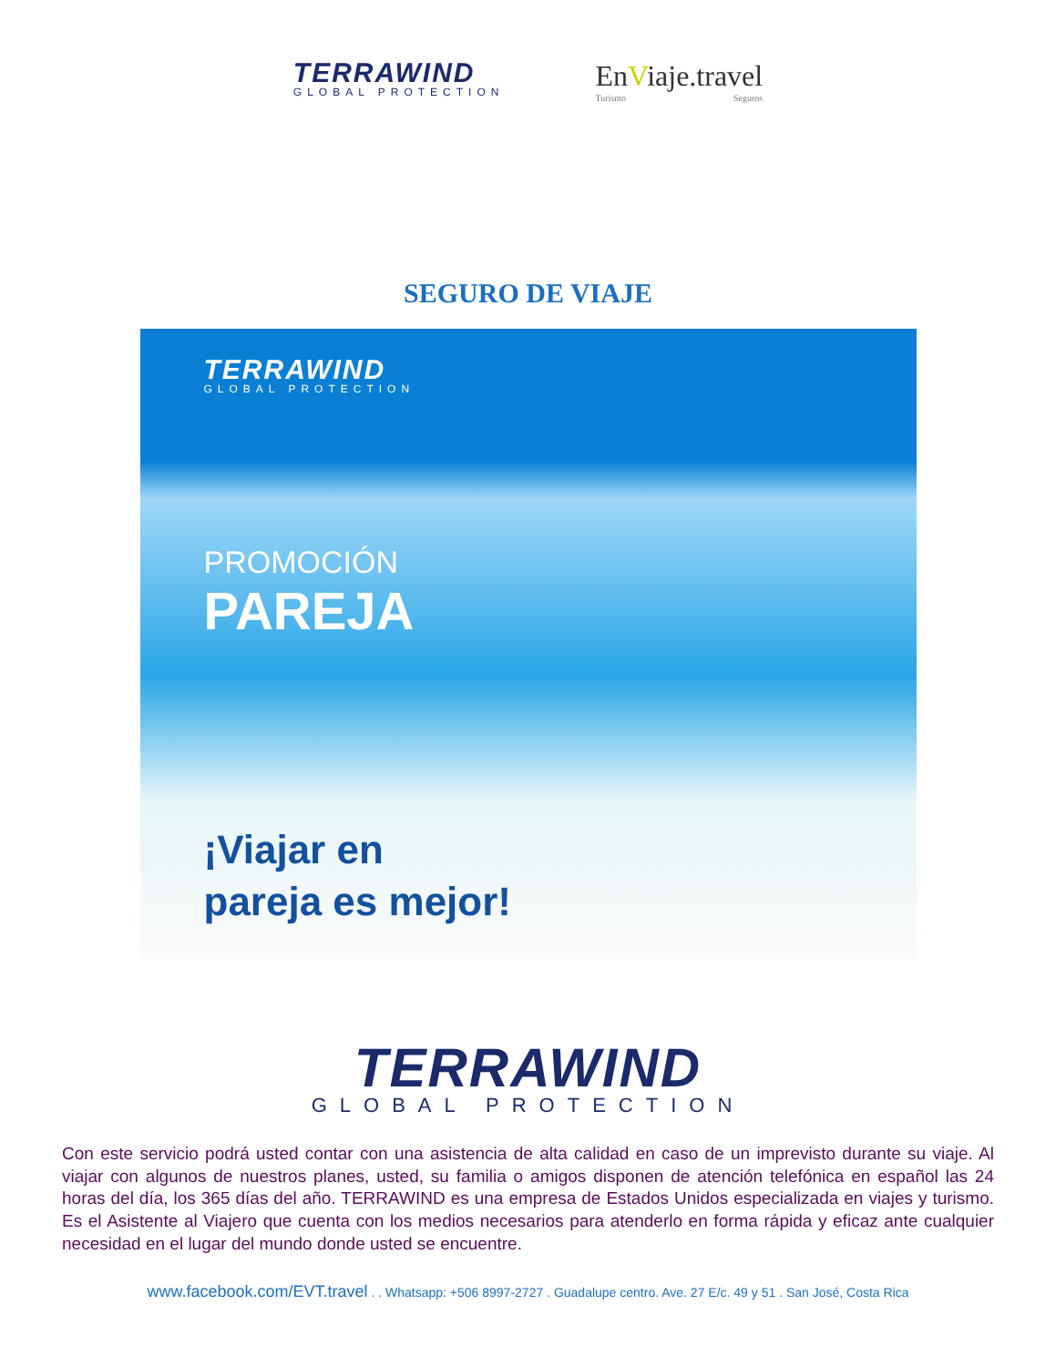TERRAWIND
GLOBAL PROTECTION
EnViaje.travel
Turismo Seguros
SEGURO DE VIAJE
TERRAWIND
GLOBAL PROTECTION
PROMOCIÓN
PAREJA
¡Viajar en
pareja es mejor!
TERRAWIND
GLOBAL PROTECTION
Con este servicio podrá usted contar con una asistencia de alta calidad en caso de un imprevisto durante su viaje. Al viajar con algunos de nuestros planes, usted, su familia o amigos disponen de atención telefónica en español las 24 horas del día, los 365 días del año. TERRAWIND es una empresa de Estados Unidos especializada en viajes y turismo. Es el Asistente al Viajero que cuenta con los medios necesarios para atenderlo en forma rápida y eficaz ante cualquier necesidad en el lugar del mundo donde usted se encuentre.
www.facebook.com/EVT.travel . . Whatsapp: +506 8997-2727 . Guadalupe centro. Ave. 27 E/c. 49 y 51 . San José, Costa Rica